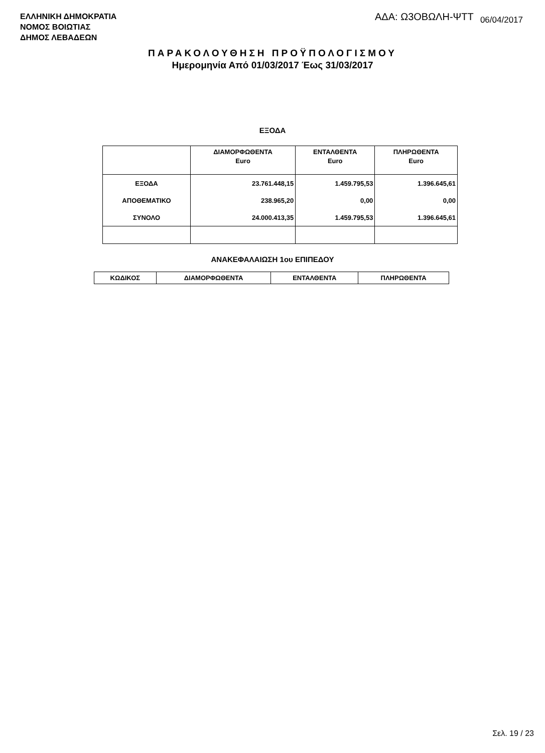ΕΛΛΗΝΙΚΗ ΔΗΜΟΚΡΑΤΙΑ
ΝΟΜΟΣ ΒΟΙΩΤΙΑΣ
ΔΗΜΟΣ ΛΕΒΑΔΕΩΝ
ΑΔΑ: Ω3ΟΒΩΛΗ-ΨΤΤ 06/04/2017
ΠΑΡΑΚΟΛΟΥΘΗΣΗ ΠΡΟΫΠΟΛΟΓΙΣΜΟΥ
Ημερομηνία Από 01/03/2017 Έως 31/03/2017
ΕΞΟΔΑ
| | ΔΙΑΜΟΡΦΩΘΕΝΤΑ Euro | ΕΝΤΑΛΘΕΝΤΑ Euro | ΠΛΗΡΩΘΕΝΤΑ Euro |
| --- | --- | --- | --- |
| ΕΞΟΔΑ | 23.761.448,15 | 1.459.795,53 | 1.396.645,61 |
| ΑΠΟΘΕΜΑΤΙΚΟ | 238.965,20 | 0,00 | 0,00 |
| ΣΥΝΟΛΟ | 24.000.413,35 | 1.459.795,53 | 1.396.645,61 |
ΑΝΑΚΕΦΑΛΑΙΩΣΗ 1ου ΕΠΙΠΕΔΟΥ
| ΚΩΔΙΚΟΣ | ΔΙΑΜΟΡΦΩΘΕΝΤΑ | ΕΝΤΑΛΘΕΝΤΑ | ΠΛΗΡΩΘΕΝΤΑ |
| --- | --- | --- | --- |
Σελ. 19 / 23